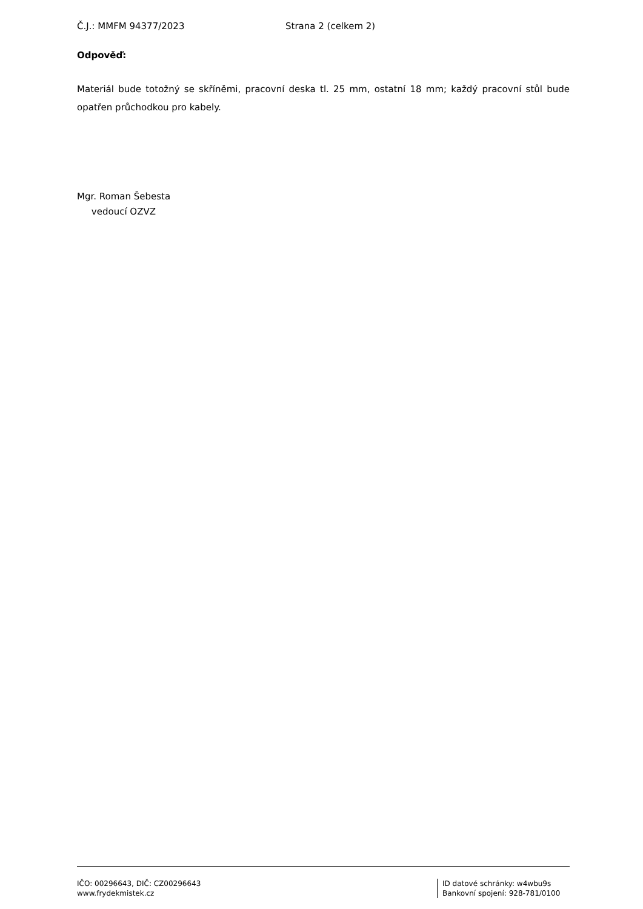Č.J.: MMFM 94377/2023 Strana 2 (celkem 2)
Odpověď:
Materiál bude totožný se skříněmi, pracovní deska tl. 25 mm, ostatní 18 mm; každý pracovní stůl bude opatřen průchodkou pro kabely.
Mgr. Roman Šebesta
vedoucí OZVZ
IČO: 00296643, DIČ: CZ00296643
www.frydekmistek.cz
ID datové schránky: w4wbu9s
Bankovní spojení: 928-781/0100